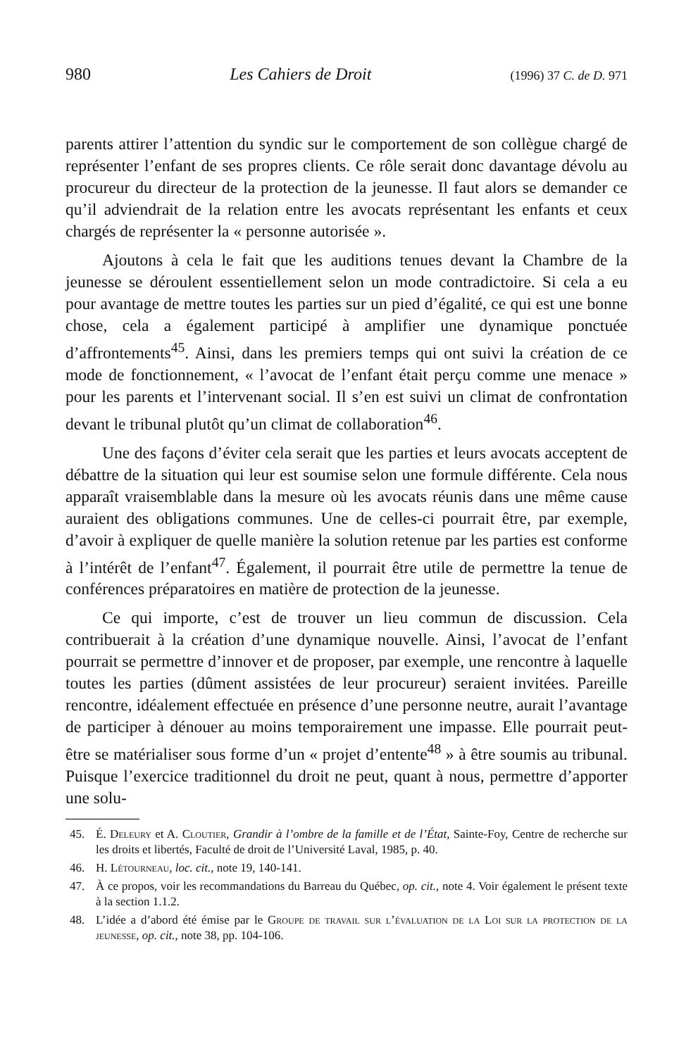980 Les Cahiers de Droit (1996) 37 C. de D. 971
parents attirer l’attention du syndic sur le comportement de son collègue chargé de représenter l’enfant de ses propres clients. Ce rôle serait donc davantage dévolu au procureur du directeur de la protection de la jeunesse. Il faut alors se demander ce qu’il adviendrait de la relation entre les avocats représentant les enfants et ceux chargés de représenter la « personne autorisée ».
Ajoutons à cela le fait que les auditions tenues devant la Chambre de la jeunesse se déroulent essentiellement selon un mode contradictoire. Si cela a eu pour avantage de mettre toutes les parties sur un pied d’égalité, ce qui est une bonne chose, cela a également participé à amplifier une dynamique ponctuée d’affrontements<sup>45</sup>. Ainsi, dans les premiers temps qui ont suivi la création de ce mode de fonctionnement, « l’avocat de l’enfant était perçu comme une menace » pour les parents et l’intervenant social. Il s’en est suivi un climat de confrontation devant le tribunal plutôt qu’un climat de collaboration<sup>46</sup>.
Une des façons d’éviter cela serait que les parties et leurs avocats acceptent de débattre de la situation qui leur est soumise selon une formule différente. Cela nous apparaît vraisemblable dans la mesure où les avocats réunis dans une même cause auraient des obligations communes. Une de celles-ci pourrait être, par exemple, d’avoir à expliquer de quelle manière la solution retenue par les parties est conforme à l’intérêt de l’enfant<sup>47</sup>. Également, il pourrait être utile de permettre la tenue de conférences préparatoires en matière de protection de la jeunesse.
Ce qui importe, c’est de trouver un lieu commun de discussion. Cela contribuerait à la création d’une dynamique nouvelle. Ainsi, l’avocat de l’enfant pourrait se permettre d’innover et de proposer, par exemple, une rencontre à laquelle toutes les parties (dûment assistées de leur procureur) seraient invitées. Pareille rencontre, idéalement effectuée en présence d’une personne neutre, aurait l’avantage de participer à dénouer au moins temporairement une impasse. Elle pourrait peut-être se matérialiser sous forme d’un « projet d’entente<sup>48</sup> » à être soumis au tribunal. Puisque l’exercice traditionnel du droit ne peut, quant à nous, permettre d’apporter une solu-
45. É. Deleury et A. Cloutier, Grandir à l’ombre de la famille et de l’État, Sainte-Foy, Centre de recherche sur les droits et libertés, Faculté de droit de l’Université Laval, 1985, p. 40.
46. H. Létourneau, loc. cit., note 19, 140-141.
47. À ce propos, voir les recommandations du Barreau du Québec, op. cit., note 4. Voir également le présent texte à la section 1.1.2.
48. L’idée a d’abord été émise par le Groupe de travail sur l’évaluation de la Loi sur la protection de la jeunesse, op. cit., note 38, pp. 104-106.